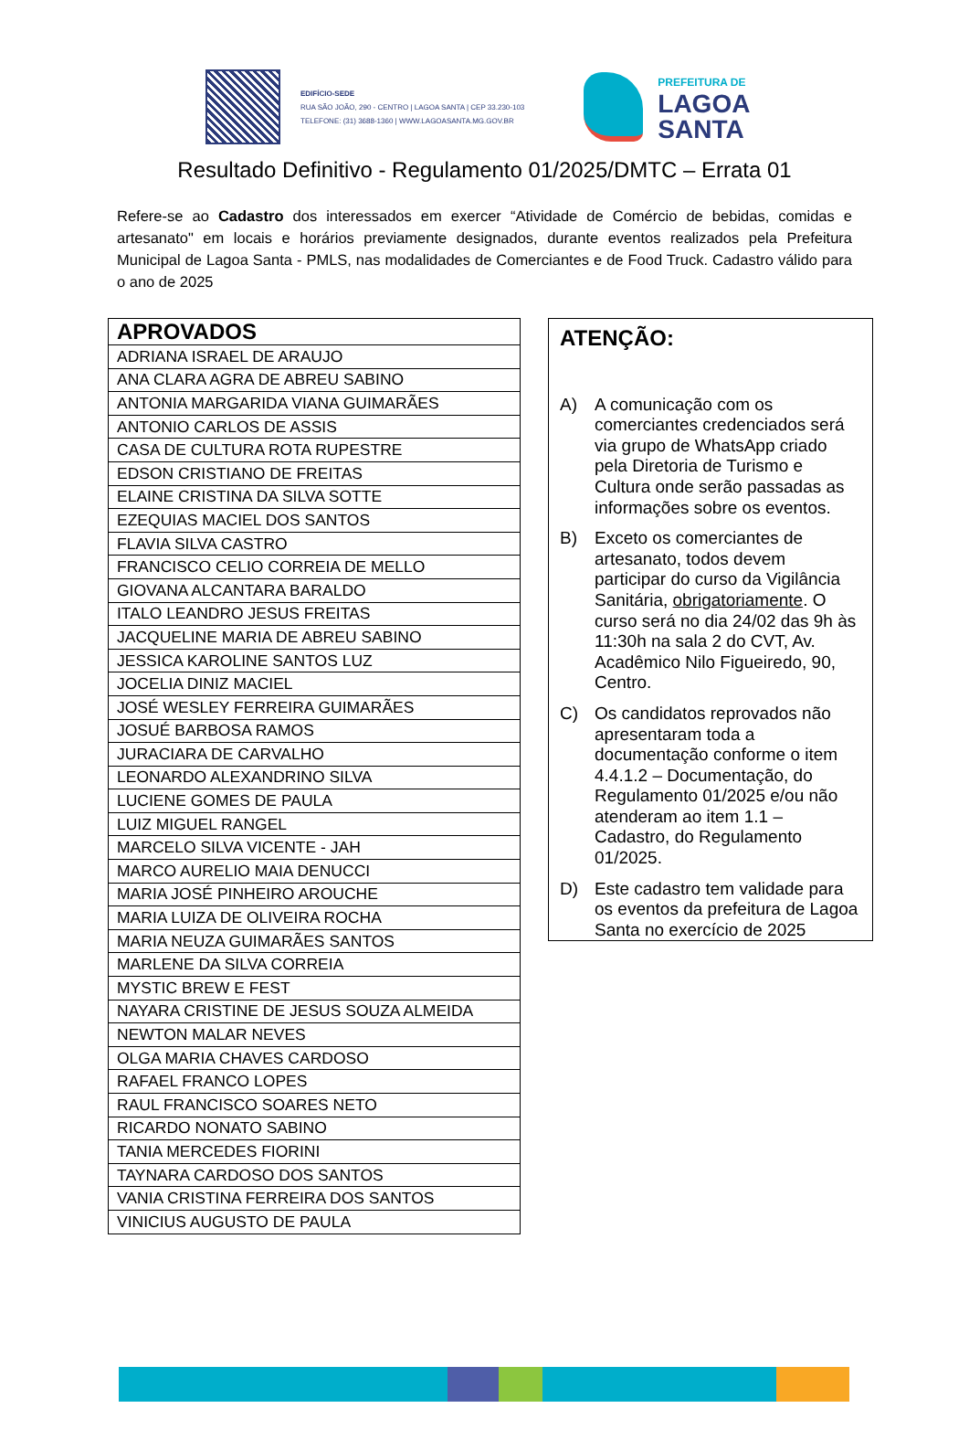EDIFÍCIO-SEDE
RUA SÃO JOÃO, 290 - CENTRO | LAGOA SANTA | CEP 33.230-103
TELEFONE: (31) 3688-1360 | WWW.LAGOASANTA.MG.GOV.BR
PREFEITURA DE
LAGOA
SANTA
Resultado Definitivo - Regulamento 01/2025/DMTC – Errata 01
Refere-se ao Cadastro dos interessados em exercer “Atividade de Comércio de bebidas, comidas e artesanato" em locais e horários previamente designados, durante eventos realizados pela Prefeitura Municipal de Lagoa Santa - PMLS, nas modalidades de Comerciantes e de Food Truck. Cadastro válido para o ano de 2025
| APROVADOS |
| --- |
| ADRIANA ISRAEL DE ARAUJO |
| ANA CLARA AGRA DE ABREU SABINO |
| ANTONIA MARGARIDA VIANA GUIMARÃES |
| ANTONIO CARLOS DE ASSIS |
| CASA DE CULTURA ROTA RUPESTRE |
| EDSON CRISTIANO DE FREITAS |
| ELAINE CRISTINA DA SILVA SOTTE |
| EZEQUIAS MACIEL DOS SANTOS |
| FLAVIA SILVA CASTRO |
| FRANCISCO CELIO CORREIA DE MELLO |
| GIOVANA ALCANTARA BARALDO |
| ITALO LEANDRO JESUS FREITAS |
| JACQUELINE MARIA DE ABREU SABINO |
| JESSICA KAROLINE SANTOS LUZ |
| JOCELIA DINIZ MACIEL |
| JOSÉ WESLEY FERREIRA GUIMARÃES |
| JOSUÉ BARBOSA RAMOS |
| JURACIARA DE CARVALHO |
| LEONARDO ALEXANDRINO SILVA |
| LUCIENE GOMES DE PAULA |
| LUIZ MIGUEL RANGEL |
| MARCELO SILVA VICENTE - JAH |
| MARCO AURELIO MAIA DENUCCI |
| MARIA JOSÉ PINHEIRO AROUCHE |
| MARIA LUIZA DE OLIVEIRA ROCHA |
| MARIA NEUZA GUIMARÃES SANTOS |
| MARLENE DA SILVA CORREIA |
| MYSTIC BREW E FEST |
| NAYARA CRISTINE DE JESUS SOUZA ALMEIDA |
| NEWTON MALAR NEVES |
| OLGA MARIA CHAVES CARDOSO |
| RAFAEL FRANCO LOPES |
| RAUL FRANCISCO SOARES NETO |
| RICARDO NONATO SABINO |
| TANIA MERCEDES FIORINI |
| TAYNARA CARDOSO DOS SANTOS |
| VANIA CRISTINA FERREIRA DOS SANTOS |
| VINICIUS AUGUSTO DE PAULA |
ATENÇÃO:
A) A comunicação com os comerciantes credenciados será via grupo de WhatsApp criado pela Diretoria de Turismo e Cultura onde serão passadas as informações sobre os eventos.
B) Exceto os comerciantes de artesanato, todos devem participar do curso da Vigilância Sanitária, obrigatoriamente. O curso será no dia 24/02 das 9h às 11:30h na sala 2 do CVT, Av. Acadêmico Nilo Figueiredo, 90, Centro.
C) Os candidatos reprovados não apresentaram toda a documentação conforme o item 4.4.1.2 – Documentação, do Regulamento 01/2025 e/ou não atenderam ao item 1.1 – Cadastro, do Regulamento 01/2025.
D) Este cadastro tem validade para os eventos da prefeitura de Lagoa Santa no exercício de 2025